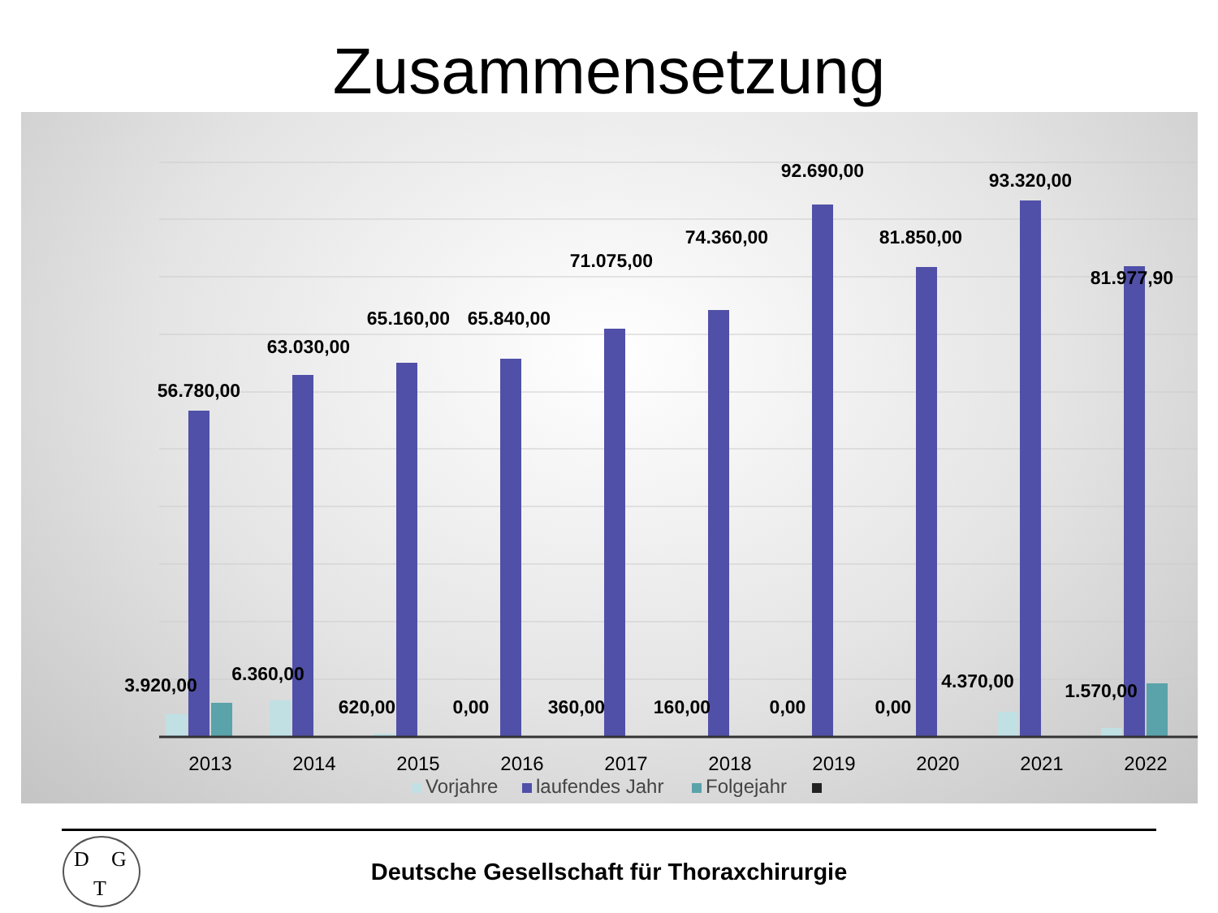Zusammensetzung
56.780,00
63.030,00
65.160,00
65.840,00
71.075,00
74.360,00
92.690,00
81.850,00
93.320,00
81.977,90
3.920,00
6.360,00
620,00
0,00
360,00
160,00
0,00
0,00
4.370,00
1.570,00
2013
2014
2015
2016
2017
2018
2019
2020
2021
2022
Vorjahre
laufendes Jahr
Folgejahr
D G
T
Deutsche Gesellschaft für Thoraxchirurgie